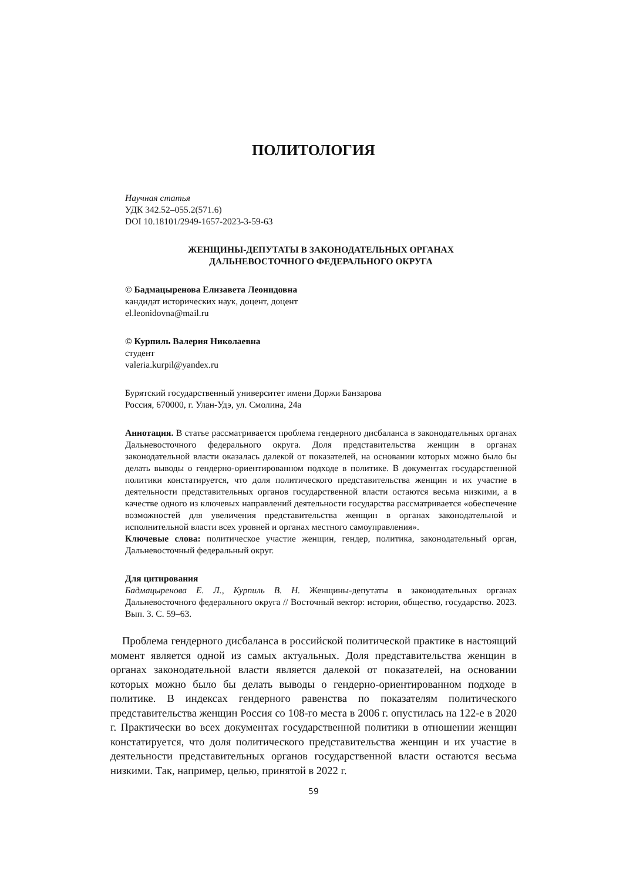ПОЛИТОЛОГИЯ
Научная статья
УДК 342.52–055.2(571.6)
DOI 10.18101/2949-1657-2023-3-59-63
ЖЕНЩИНЫ-ДЕПУТАТЫ В ЗАКОНОДАТЕЛЬНЫХ ОРГАНАХ
ДАЛЬНЕВОСТОЧНОГО ФЕДЕРАЛЬНОГО ОКРУГА
© Бадмацыренова Елизавета Леонидовна
кандидат исторических наук, доцент, доцент
el.leonidovna@mail.ru
© Курпиль Валерия Николаевна
студент
valeria.kurpil@yandex.ru
Бурятский государственный университет имени Доржи Банзарова
Россия, 670000, г. Улан-Удэ, ул. Смолина, 24а
Аннотация. В статье рассматривается проблема гендерного дисбаланса в законодательных органах Дальневосточного федерального округа. Доля представительства женщин в органах законодательной власти оказалась далекой от показателей, на основании которых можно было бы делать выводы о гендерно-ориентированном подходе в политике. В документах государственной политики констатируется, что доля политического представительства женщин и их участие в деятельности представительных органов государственной власти остаются весьма низкими, а в качестве одного из ключевых направлений деятельности государства рассматривается «обеспечение возможностей для увеличения представительства женщин в органах законодательной и исполнительной власти всех уровней и органах местного самоуправления».
Ключевые слова: политическое участие женщин, гендер, политика, законодательный орган, Дальневосточный федеральный округ.
Для цитирования
Бадмацыренова Е. Л., Курпиль В. Н. Женщины-депутаты в законодательных органах Дальневосточного федерального округа // Восточный вектор: история, общество, государство. 2023. Вып. 3. С. 59–63.
Проблема гендерного дисбаланса в российской политической практике в настоящий момент является одной из самых актуальных. Доля представительства женщин в органах законодательной власти является далекой от показателей, на основании которых можно было бы делать выводы о гендерно-ориентированном подходе в политике. В индексах гендерного равенства по показателям политического представительства женщин Россия со 108-го места в 2006 г. опустилась на 122-е в 2020 г. Практически во всех документах государственной политики в отношении женщин констатируется, что доля политического представительства женщин и их участие в деятельности представительных органов государственной власти остаются весьма низкими. Так, например, целью, принятой в 2022 г.
59